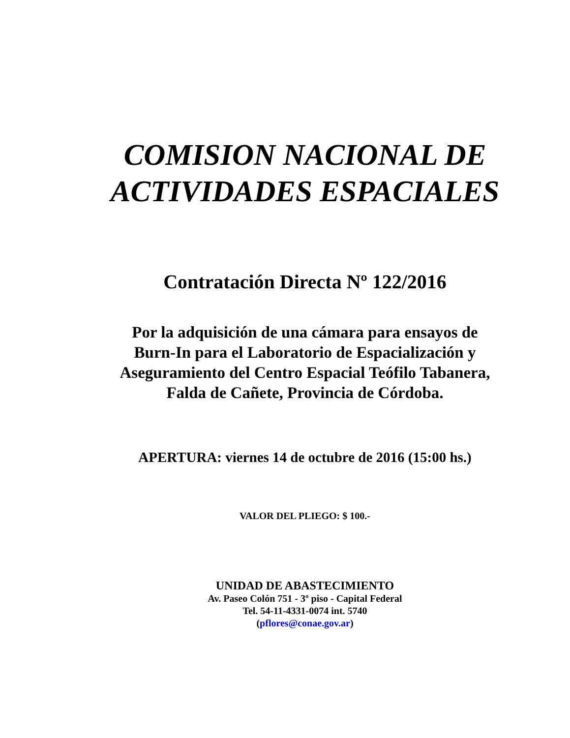COMISION NACIONAL DE
ACTIVIDADES ESPACIALES
Contratación Directa Nº 122/2016
Por la adquisición de una cámara para ensayos de
Burn-In para el Laboratorio de Espacialización y
Aseguramiento del Centro Espacial Teófilo Tabanera,
Falda de Cañete, Provincia de Córdoba.
APERTURA: viernes 14 de octubre de 2016 (15:00 hs.)
VALOR DEL PLIEGO: $ 100.-
UNIDAD DE ABASTECIMIENTO
Av. Paseo Colón 751 - 3º piso - Capital Federal
Tel. 54-11-4331-0074 int. 5740
(pflores@conae.gov.ar)